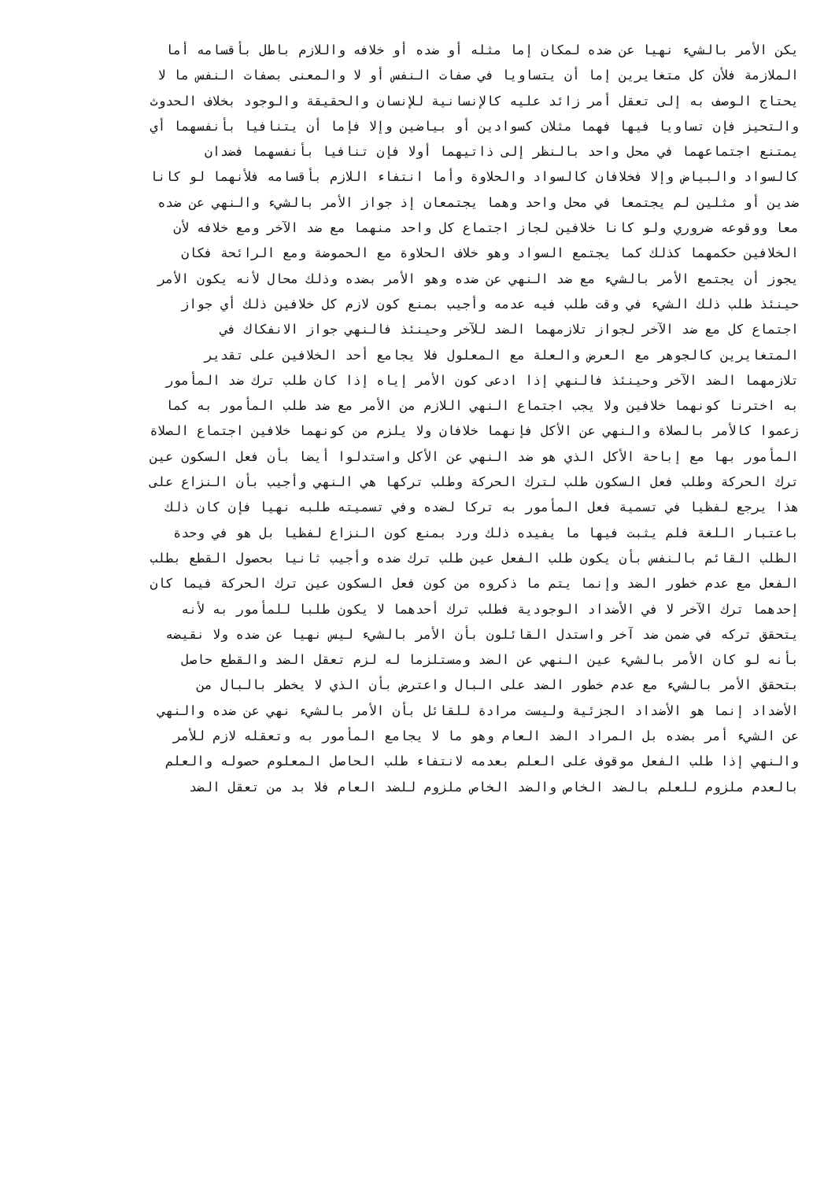يكن الأمر بالشيء نهيا عن ضده لمكان إما مثله أو ضده أو خلافه واللازم باطل بأقسامه أما
الملازمة فلأن كل متغايرين إما أن يتساويا في صفات النفس أو لا والمعنى بصفات النفس ما لا
يحتاج الوصف به إلى تعقل أمر زائد عليه كالإنسانية للإنسان والحقيقة والوجود بخلاف الحدوث
والتحيز فإن تساويا فيها فهما مثلان كسوادين أو بياضين وإلا فإما أن يتنافيا بأنفسهما أي
يمتنع اجتماعهما في محل واحد بالنظر إلى ذاتيهما أولا فإن تنافيا بأنفسهما فضدان
كالسواد والبياض وإلا فخلافان كالسواد والحلاوة وأما انتفاء اللازم بأقسامه فلأنهما لو كانا
ضدين أو مثلين لم يجتمعا في محل واحد وهما يجتمعان إذ جواز الأمر بالشيء والنهي عن ضده
معا ووقوعه ضروري ولو كانا خلافين لجاز اجتماع كل واحد منهما مع ضد الآخر ومع خلافه لأن
الخلافين حكمهما كذلك كما يجتمع السواد وهو خلاف الحلاوة مع الحموضة ومع الرائحة فكان
يجوز أن يجتمع الأمر بالشيء مع ضد النهي عن ضده وهو الأمر بضده وذلك محال لأنه يكون الأمر
حينئذ طلب ذلك الشيء في وقت طلب فيه عدمه وأجيب بمنع كون لازم كل خلافين ذلك أي جواز
اجتماع كل مع ضد الآخر لجواز تلازمهما الضد للآخر وحينئذ فالنهي جواز الانفكاك في
المتغايرين كالجوهر مع العرض والعلة مع المعلول فلا يجامع أحد الخلافين على تقدير
تلازمهما الضد الآخر وحينئذ فالنهي إذا ادعى كون الأمر إياه إذا كان طلب ترك ضد المأمور
به اخترنا كونهما خلافين ولا يجب اجتماع النهي اللازم من الأمر مع ضد طلب المأمور به كما
زعموا كالأمر بالصلاة والنهي عن الأكل فإنهما خلافان ولا يلزم من كونهما خلافين اجتماع الصلاة
المأمور بها مع إباحة الأكل الذي هو ضد النهي عن الأكل واستدلوا أيضا بأن فعل السكون عين
ترك الحركة وطلب فعل السكون طلب لترك الحركة وطلب تركها هي النهي وأجيب بأن النزاع على
هذا يرجع لفظيا في تسمية فعل المأمور به تركا لضده وفي تسميته طلبه نهيا فإن كان ذلك
باعتبار اللغة فلم يثبت فيها ما يفيده ذلك ورد بمنع كون النزاع لفظيا بل هو في وحدة
الطلب القائم بالنفس بأن يكون طلب الفعل عين طلب ترك ضده وأجيب ثانيا بحصول القطع بطلب
الفعل مع عدم خطور الضد وإنما يتم ما ذكروه من كون فعل السكون عين ترك الحركة فيما كان
إحدهما ترك الآخر لا في الأضداد الوجودية فطلب ترك أحدهما لا يكون طلبا للمأمور به لأنه
يتحقق تركه في ضمن ضد آخر واستدل القائلون بأن الأمر بالشيء ليس نهيا عن ضده ولا نقيضه
بأنه لو كان الأمر بالشيء عين النهي عن الضد ومستلزما له لزم تعقل الضد والقطع حاصل
بتحقق الأمر بالشيء مع عدم خطور الضد على البال واعترض بأن الذي لا يخطر بالبال من
الأضداد إنما هو الأضداد الجزئية وليست مرادة للقائل بأن الأمر بالشيء نهي عن ضده والنهي
عن الشيء أمر بضده بل المراد الضد العام وهو ما لا يجامع المأمور به وتعقله لازم للأمر
والنهي إذا طلب الفعل موقوف على العلم بعدمه لانتفاء طلب الحاصل المعلوم حصوله والعلم
بالعدم ملزوم للعلم بالضد الخاص والضد الخاص ملزوم للضد العام فلا بد من تعقل الضد